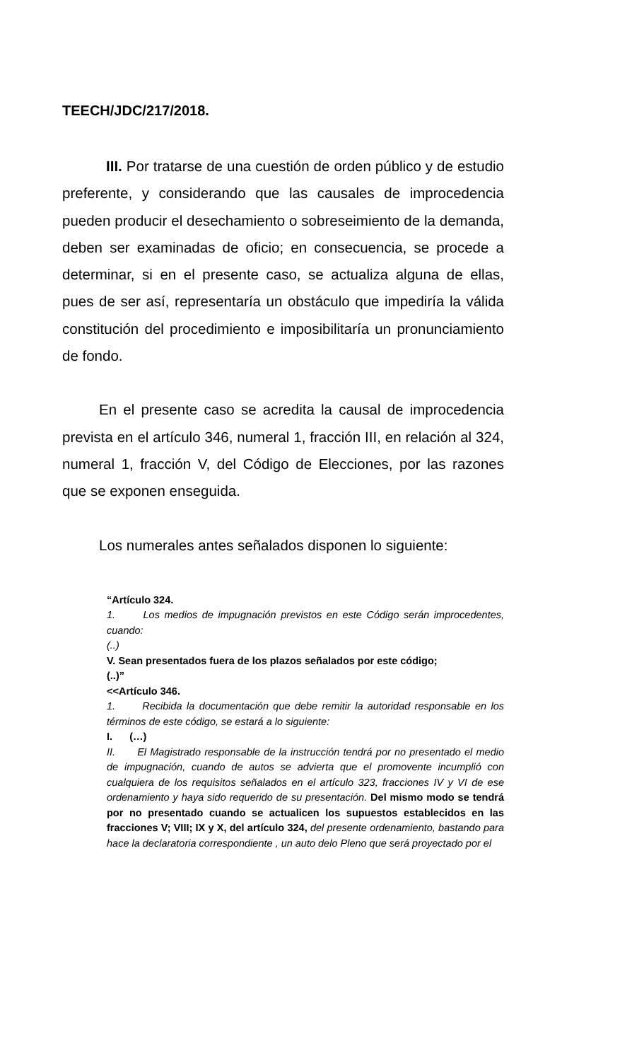TEECH/JDC/217/2018.
III. Por tratarse de una cuestión de orden público y de estudio preferente, y considerando que las causales de improcedencia pueden producir el desechamiento o sobreseimiento de la demanda, deben ser examinadas de oficio; en consecuencia, se procede a determinar, si en el presente caso, se actualiza alguna de ellas, pues de ser así, representaría un obstáculo que impediría la válida constitución del procedimiento e imposibilitaría un pronunciamiento de fondo.
En el presente caso se acredita la causal de improcedencia prevista en el artículo 346, numeral 1, fracción III, en relación al 324, numeral 1, fracción V, del Código de Elecciones, por las razones que se exponen enseguida.
Los numerales antes señalados disponen lo siguiente:
“Artículo 324.
1. Los medios de impugnación previstos en este Código serán improcedentes, cuando:
(..)
V. Sean presentados fuera de los plazos señalados por este código;
(..)”
<<Artículo 346.
1. Recibida la documentación que debe remitir la autoridad responsable en los términos de este código, se estará a lo siguiente:
I. (…)
II. El Magistrado responsable de la instrucción tendrá por no presentado el medio de impugnación, cuando de autos se advierta que el promovente incumplió con cualquiera de los requisitos señalados en el artículo 323, fracciones IV y VI de ese ordenamiento y haya sido requerido de su presentación. Del mismo modo se tendrá por no presentado cuando se actualicen los supuestos establecidos en las fracciones V; VIII; IX y X, del artículo 324, del presente ordenamiento, bastando para hace la declaratoria correspondiente , un auto delo Pleno que será proyectado por el